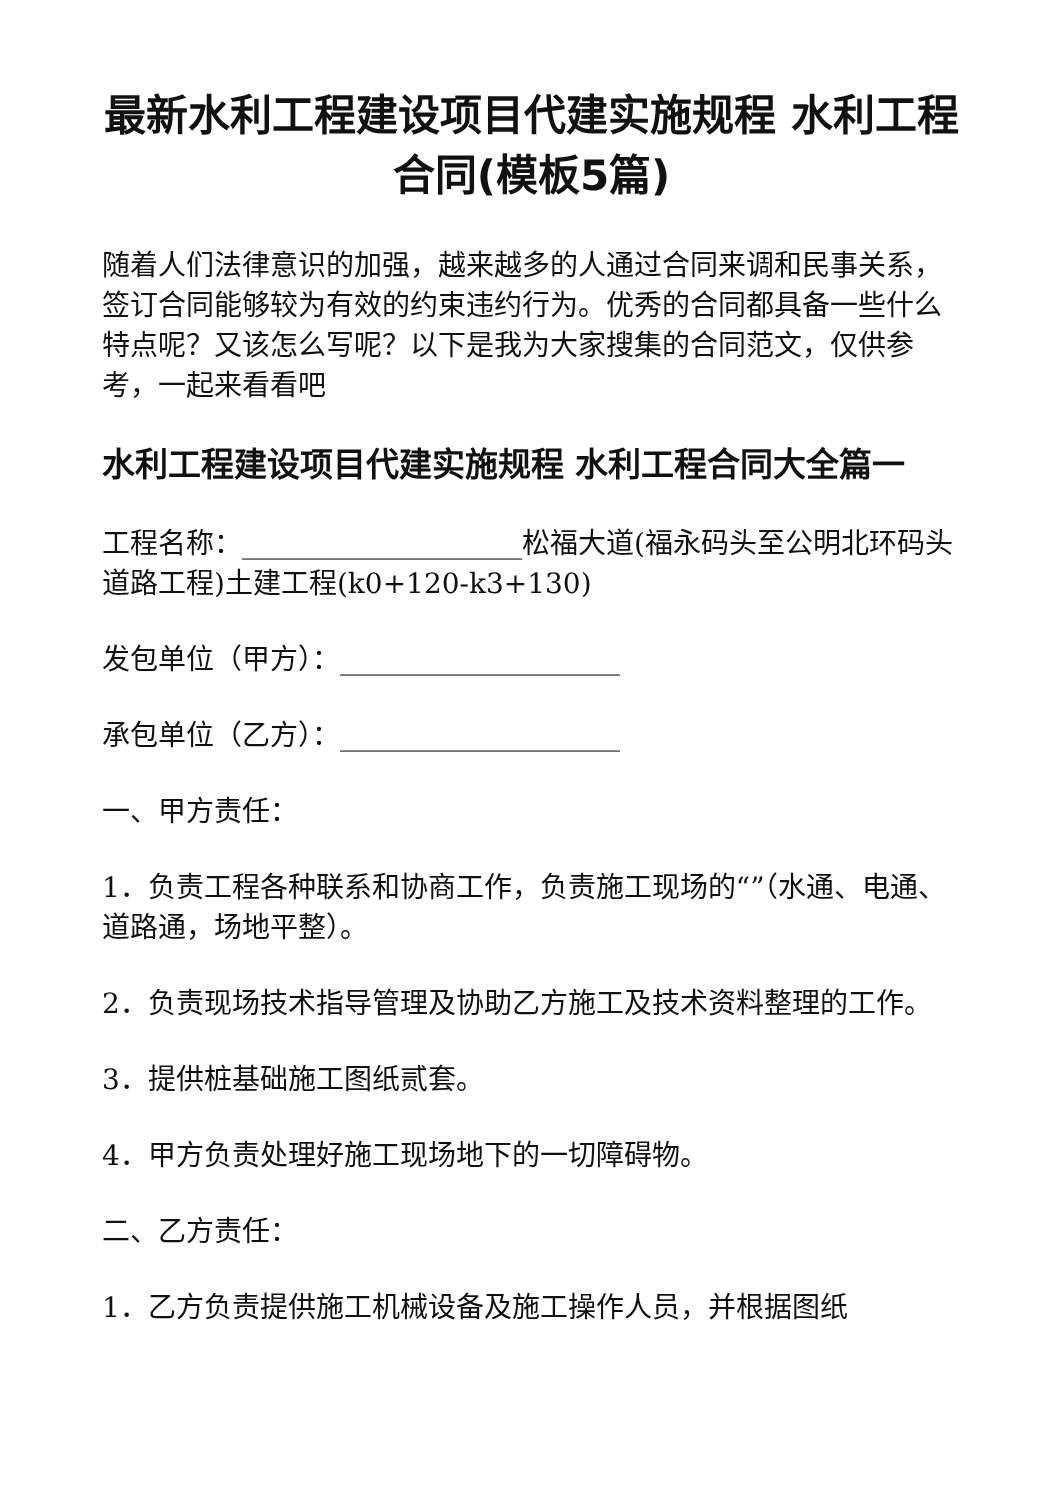最新水利工程建设项目代建实施规程 水利工程合同(模板5篇)
随着人们法律意识的加强，越来越多的人通过合同来调和民事关系，签订合同能够较为有效的约束违约行为。优秀的合同都具备一些什么特点呢？又该怎么写呢？以下是我为大家搜集的合同范文，仅供参考，一起来看看吧
水利工程建设项目代建实施规程 水利工程合同大全篇一
工程名称：____________________松福大道(福永码头至公明北环码头道路工程)土建工程(k0+120-k3+130)
发包单位（甲方）：____________________
承包单位（乙方）：____________________
一、甲方责任：
1．负责工程各种联系和协商工作，负责施工现场的“”（水通、电通、道路通，场地平整）。
2．负责现场技术指导管理及协助乙方施工及技术资料整理的工作。
3．提供桩基础施工图纸贰套。
4．甲方负责处理好施工现场地下的一切障碍物。
二、乙方责任：
1．乙方负责提供施工机械设备及施工操作人员，并根据图纸